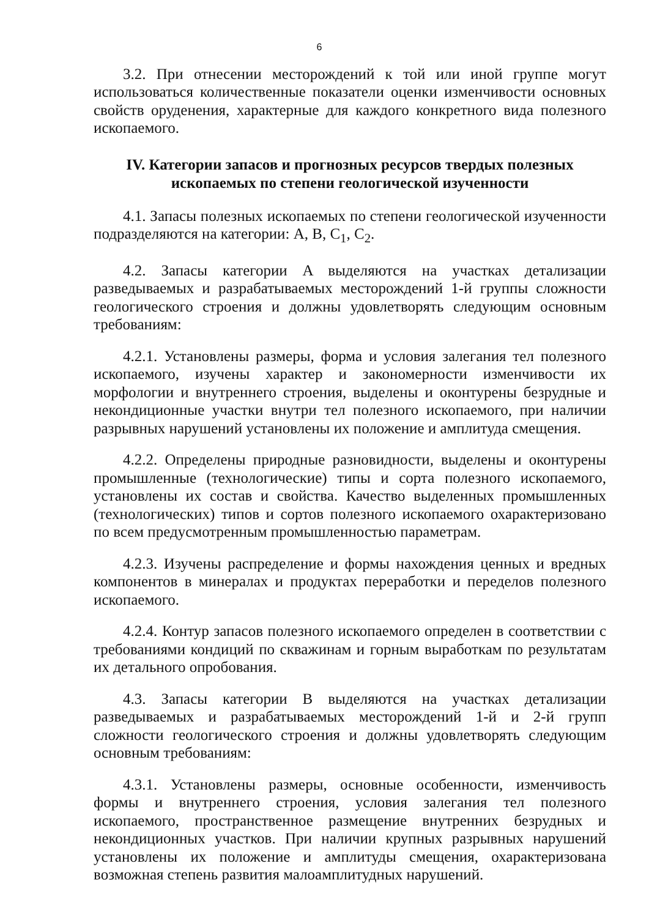6
3.2. При отнесении месторождений к той или иной группе могут использоваться количественные показатели оценки изменчивости основных свойств оруденения, характерные для каждого конкретного вида полезного ископаемого.
IV. Категории запасов и прогнозных ресурсов твердых полезных ископаемых по степени геологической изученности
4.1. Запасы полезных ископаемых по степени геологической изученности подразделяются на категории: A, B, C<sub>1</sub>, C<sub>2</sub>.
4.2. Запасы категории A выделяются на участках детализации разведываемых и разрабатываемых месторождений 1-й группы сложности геологического строения и должны удовлетворять следующим основным требованиям:
4.2.1. Установлены размеры, форма и условия залегания тел полезного ископаемого, изучены характер и закономерности изменчивости их морфологии и внутреннего строения, выделены и оконтурены безрудные и некондиционные участки внутри тел полезного ископаемого, при наличии разрывных нарушений установлены их положение и амплитуда смещения.
4.2.2. Определены природные разновидности, выделены и оконтурены промышленные (технологические) типы и сорта полезного ископаемого, установлены их состав и свойства. Качество выделенных промышленных (технологических) типов и сортов полезного ископаемого охарактеризовано по всем предусмотренным промышленностью параметрам.
4.2.3. Изучены распределение и формы нахождения ценных и вредных компонентов в минералах и продуктах переработки и переделов полезного ископаемого.
4.2.4. Контур запасов полезного ископаемого определен в соответствии с требованиями кондиций по скважинам и горным выработкам по результатам их детального опробования.
4.3. Запасы категории B выделяются на участках детализации разведываемых и разрабатываемых месторождений 1-й и 2-й групп сложности геологического строения и должны удовлетворять следующим основным требованиям:
4.3.1. Установлены размеры, основные особенности, изменчивость формы и внутреннего строения, условия залегания тел полезного ископаемого, пространственное размещение внутренних безрудных и некондиционных участков. При наличии крупных разрывных нарушений установлены их положение и амплитуды смещения, охарактеризована возможная степень развития малоамплитудных нарушений.